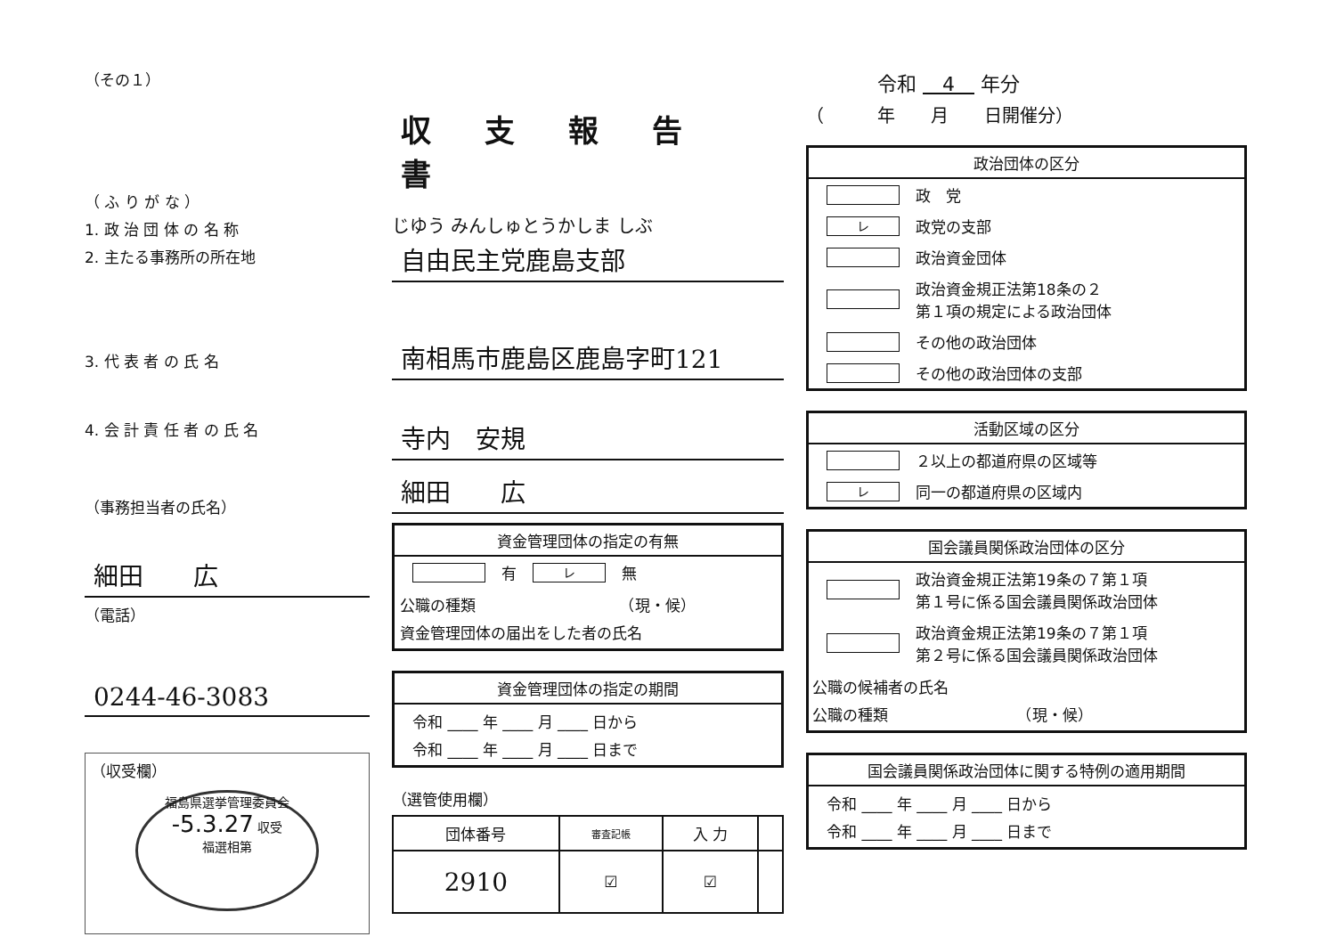（その１）
（ ふ り が な ）
1. 政 治 団 体 の 名 称
2. 主たる事務所の所在地
3. 代 表 者 の 氏 名
4. 会 計 責 任 者 の 氏 名
（事務担当者の氏名）
細田　　広
（電話）
0244-46-3083
（収受欄）
福島県選挙管理委員会
-5.3.27 収受
福選相第
収支報告書
じゆう みんしゅとうかしま しぶ
自由民主党鹿島支部
南相馬市鹿島区鹿島字町121
寺内　安規
細田　　広
資金管理団体の指定の有無
有 レ 無
公職の種類　　　　　　　　　　（現・候）
資金管理団体の届出をした者の氏名
資金管理団体の指定の期間
令和 ____ 年 ____ 月 ____ 日から
令和 ____ 年 ____ 月 ____ 日まで
（選管使用欄）
| 団体番号 | 審査記帳 | 入 力 | |
| 2910 | ☑ | ☑ | |
令和 　4　 年分
（　　　年　　月　　日開催分）
政治団体の区分
政　党
レ政党の支部
政治資金団体
政治資金規正法第18条の２
第１項の規定による政治団体
その他の政治団体
その他の政治団体の支部
活動区域の区分
２以上の都道府県の区域等
レ同一の都道府県の区域内
国会議員関係政治団体の区分
政治資金規正法第19条の７第１項
第１号に係る国会議員関係政治団体
政治資金規正法第19条の７第１項
第２号に係る国会議員関係政治団体
公職の候補者の氏名
公職の種類　　　　　　　　　（現・候）
国会議員関係政治団体に関する特例の適用期間
令和 ____ 年 ____ 月 ____ 日から
令和 ____ 年 ____ 月 ____ 日まで